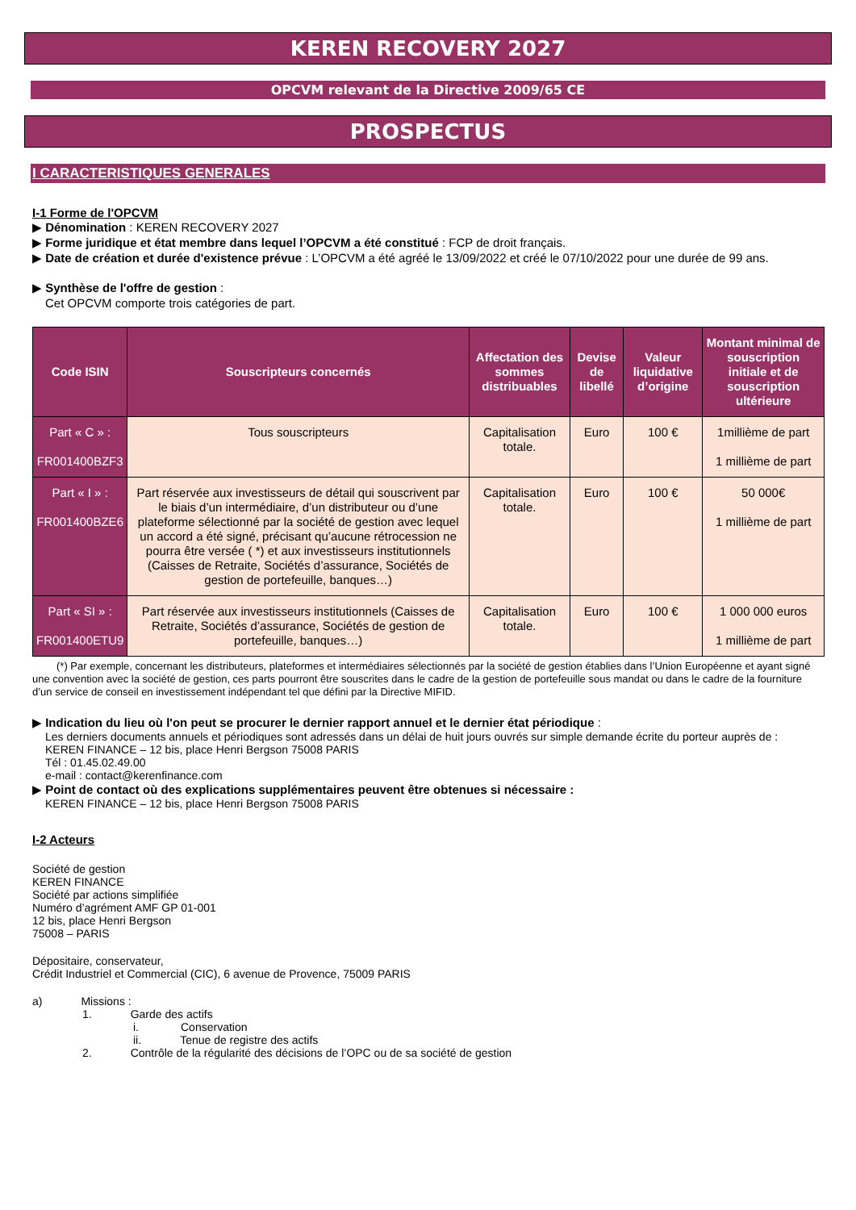KEREN RECOVERY 2027
OPCVM relevant de la Directive 2009/65 CE
PROSPECTUS
I CARACTERISTIQUES GENERALES
I-1 Forme de l'OPCVM
▶ Dénomination : KEREN RECOVERY 2027
▶ Forme juridique et état membre dans lequel l’OPCVM a été constitué : FCP de droit français.
▶ Date de création et durée d'existence prévue : L’OPCVM a été agréé le 13/09/2022 et créé le 07/10/2022 pour une durée de 99 ans.
▶ Synthèse de l'offre de gestion :
Cet OPCVM comporte trois catégories de part.
| Code ISIN | Souscripteurs concernés | Affectation des sommes distribuables | Devise de libellé | Valeur liquidative d’origine | Montant minimal de souscription initiale et de souscription ultérieure |
| --- | --- | --- | --- | --- | --- |
| Part « C » : FR001400BZF3 | Tous souscripteurs | Capitalisation totale. | Euro | 100 € | 1millième de part 1 millième de part |
| Part « I » : FR001400BZE6 | Part réservée aux investisseurs de détail qui souscrivent par le biais d’un intermédiaire, d’un distributeur ou d’une plateforme sélectionné par la société de gestion avec lequel un accord a été signé, précisant qu’aucune rétrocession ne pourra être versée ( *) et aux investisseurs institutionnels (Caisses de Retraite, Sociétés d’assurance, Sociétés de gestion de portefeuille, banques…) | Capitalisation totale. | Euro | 100 € | 50 000€ 1 millième de part |
| Part « SI » : FR001400ETU9 | Part réservée aux investisseurs institutionnels (Caisses de Retraite, Sociétés d’assurance, Sociétés de gestion de portefeuille, banques…) | Capitalisation totale. | Euro | 100 € | 1 000 000 euros 1 millième de part |
(*) Par exemple, concernant les distributeurs, plateformes et intermédiaires sélectionnés par la société de gestion établies dans l’Union Européenne et ayant signé une convention avec la société de gestion, ces parts pourront être souscrites dans le cadre de la gestion de portefeuille sous mandat ou dans le cadre de la fourniture d’un service de conseil en investissement indépendant tel que défini par la Directive MIFID.
▶ Indication du lieu où l'on peut se procurer le dernier rapport annuel et le dernier état périodique :
Les derniers documents annuels et périodiques sont adressés dans un délai de huit jours ouvrés sur simple demande écrite du porteur auprès de :
KEREN FINANCE – 12 bis, place Henri Bergson 75008 PARIS
Tél : 01.45.02.49.00
e-mail : contact@kerenfinance.com
▶ Point de contact où des explications supplémentaires peuvent être obtenues si nécessaire :
KEREN FINANCE – 12 bis, place Henri Bergson 75008 PARIS
I-2 Acteurs
Société de gestion
KEREN FINANCE
Société par actions simplifiée
Numéro d’agrément AMF GP 01-001
12 bis, place Henri Bergson
75008 – PARIS
Dépositaire, conservateur,
Crédit Industriel et Commercial (CIC), 6 avenue de Provence, 75009 PARIS
a) Missions :
1. Garde des actifs
i. Conservation
ii. Tenue de registre des actifs
2. Contrôle de la régularité des décisions de l’OPC ou de sa société de gestion